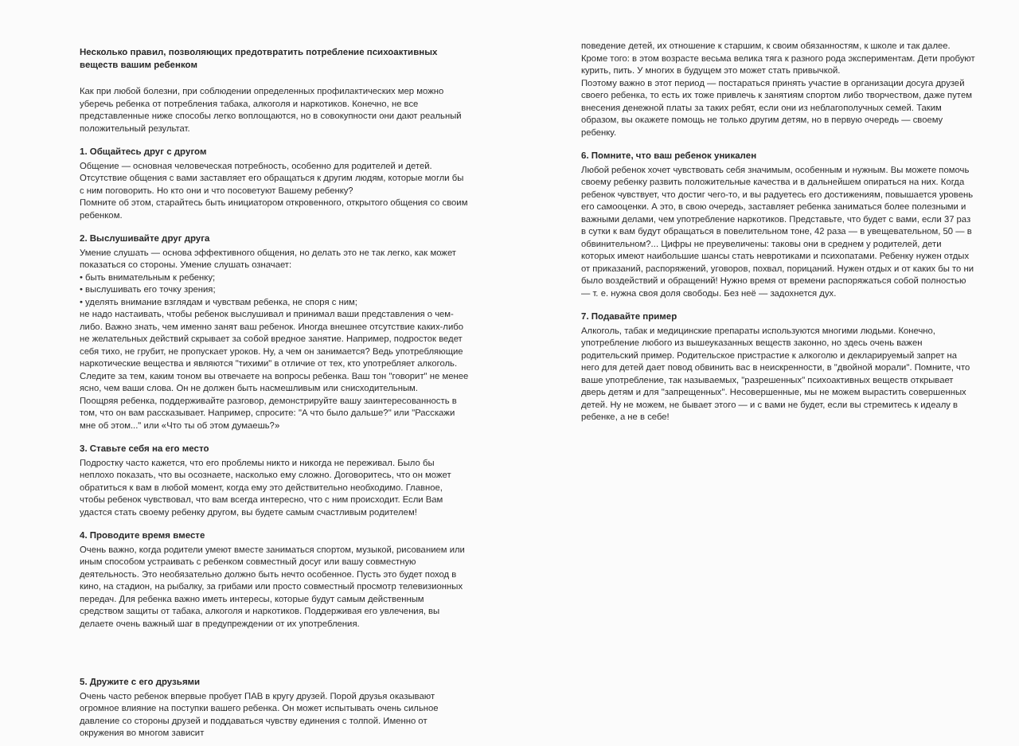Несколько правил, позволяющих предотвратить потребление психоактивных веществ вашим ребенком
Как при любой болезни, при соблюдении определенных профилактических мер можно уберечь ребенка от потребления табака, алкоголя и наркотиков. Конечно, не все представленные ниже способы легко воплощаются, но в совокупности они дают реальный положительный результат.
1. Общайтесь друг с другом
Общение — основная человеческая потребность, особенно для родителей и детей. Отсутствие общения с вами заставляет его обращаться к другим людям, которые могли бы с ним поговорить. Но кто они и что посоветуют Вашему ребенку?
Помните об этом, старайтесь быть инициатором откровенного, открытого общения со своим ребенком.
2. Выслушивайте друг друга
Умение слушать — основа эффективного общения, но делать это не так легко, как может показаться со стороны. Умение слушать означает:
• быть внимательным к ребенку;
• выслушивать его точку зрения;
• уделять внимание взглядам и чувствам ребенка, не споря с ним;
не надо настаивать, чтобы ребенок выслушивал и принимал ваши представления о чем-либо. Важно знать, чем именно занят ваш ребенок. Иногда внешнее отсутствие каких-либо не желательных действий скрывает за собой вредное занятие. Например, подросток ведет себя тихо, не грубит, не пропускает уроков. Ну, а чем он занимается? Ведь употребляющие наркотические вещества и являются "тихими" в отличие от тех, кто употребляет алкоголь. Следите за тем, каким тоном вы отвечаете на вопросы ребенка. Ваш тон "говорит" не менее ясно, чем ваши слова. Он не должен быть насмешливым или снисходительным.
Поощряя ребенка, поддерживайте разговор, демонстрируйте вашу заинтересованность в том, что он вам рассказывает. Например, спросите: "А что было дальше?" или "Расскажи мне об этом..." или «Что ты об этом думаешь?»
3. Ставьте себя на его место
Подростку часто кажется, что его проблемы никто и никогда не переживал. Было бы неплохо показать, что вы осознаете, насколько ему сложно. Договоритесь, что он может обратиться к вам в любой момент, когда ему это действительно необходимо. Главное, чтобы ребенок чувствовал, что вам всегда интересно, что с ним происходит. Если Вам удастся стать своему ребенку другом, вы будете самым счастливым родителем!
4. Проводите время вместе
Очень важно, когда родители умеют вместе заниматься спортом, музыкой, рисованием или иным способом устраивать с ребенком совместный досуг или вашу совместную деятельность. Это необязательно должно быть нечто особенное. Пусть это будет поход в кино, на стадион, на рыбалку, за грибами или просто совместный просмотр телевизионных передач. Для ребенка важно иметь интересы, которые будут самым действенным средством защиты от табака, алкоголя и наркотиков. Поддерживая его увлечения, вы делаете очень важный шаг в предупреждении от их употребления.
5. Дружите с его друзьями
Очень часто ребенок впервые пробует ПАВ в кругу друзей. Порой друзья оказывают огромное влияние на поступки вашего ребенка. Он может испытывать очень сильное давление со стороны друзей и поддаваться чувству единения с толпой. Именно от окружения во многом зависит
поведение детей, их отношение к старшим, к своим обязанностям, к школе и так далее. Кроме того: в этом возрасте весьма велика тяга к разного рода экспериментам. Дети пробуют курить, пить. У многих в будущем это может стать привычкой.
Поэтому важно в этот период — постараться принять участие в организации досуга друзей своего ребенка, то есть их тоже привлечь к занятиям спортом либо творчеством, даже путем внесения денежной платы за таких ребят, если они из неблагополучных семей. Таким образом, вы окажете помощь не только другим детям, но в первую очередь — своему ребенку.
6. Помните, что ваш ребенок уникален
Любой ребенок хочет чувствовать себя значимым, особенным и нужным. Вы можете помочь своему ребенку развить положительные качества и в дальнейшем опираться на них. Когда ребенок чувствует, что достиг чего-то, и вы радуетесь его достижениям, повышается уровень его самооценки. А это, в свою очередь, заставляет ребенка заниматься более полезными и важными делами, чем употребление наркотиков. Представьте, что будет с вами, если 37 раз в сутки к вам будут обращаться в повелительном тоне, 42 раза — в увещевательном, 50 — в обвинительном?... Цифры не преувеличены: таковы они в среднем у родителей, дети которых имеют наибольшие шансы стать невротиками и психопатами. Ребенку нужен отдых от приказаний, распоряжений, уговоров, похвал, порицаний. Нужен отдых и от каких бы то ни было воздействий и обращений! Нужно время от времени распоряжаться собой полностью — т. е. нужна своя доля свободы. Без неё — задохнется дух.
7. Подавайте пример
Алкоголь, табак и медицинские препараты используются многими людьми. Конечно, употребление любого из вышеуказанных веществ законно, но здесь очень важен родительский пример. Родительское пристрастие к алкоголю и декларируемый запрет на него для детей дает повод обвинить вас в неискренности, в "двойной морали". Помните, что ваше употребление, так называемых, "разрешенных" психоактивных веществ открывает дверь детям и для "запрещенных". Несовершенные, мы не можем вырастить совершенных детей. Ну не можем, не бывает этого — и с вами не будет, если вы стремитесь к идеалу в ребенке, а не в себе!